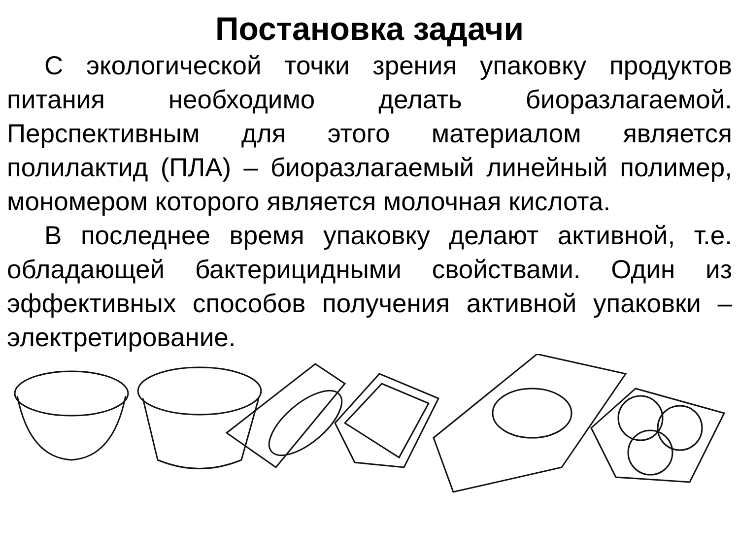Постановка задачи
С экологической точки зрения упаковку продуктов питания необходимо делать биоразлагаемой. Перспективным для этого материалом является полилактид (ПЛА) – биоразлагаемый линейный полимер, мономером которого является молочная кислота.
В последнее время упаковку делают активной, т.е. обладающей бактерицидными свойствами. Один из эффективных способов получения активной упаковки – электретирование.